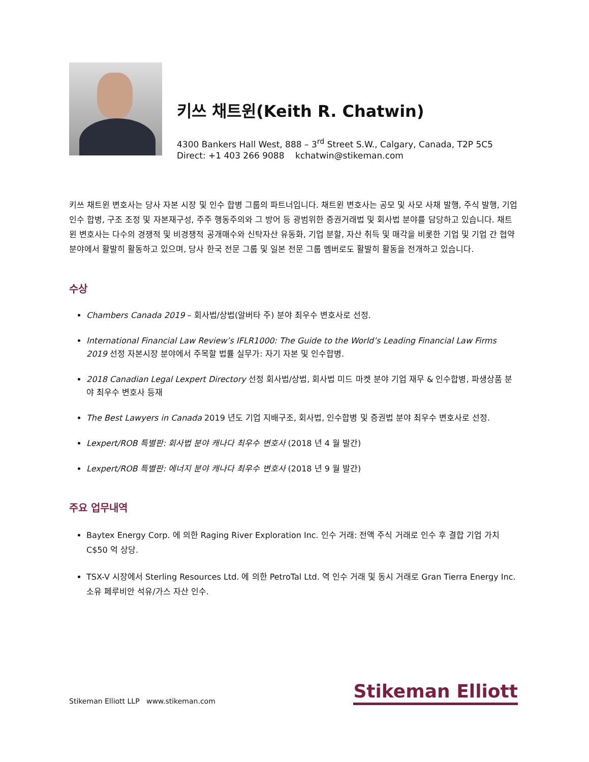키쓰 채트윈(Keith R. Chatwin)
4300 Bankers Hall West, 888 – 3<sup>rd</sup> Street S.W., Calgary, Canada, T2P 5C5
Direct: +1 403 266 9088 kchatwin@stikeman.com
키쓰 채트윈 변호사는 당사 자본 시장 및 인수 합병 그룹의 파트너입니다. 채트윈 변호사는 공모 및 사모 사채 발행, 주식 발행, 기업 인수 합병, 구조 조정 및 자본재구성, 주주 행동주의와 그 방어 등 광범위한 증권거래법 및 회사법 분야를 담당하고 있습니다. 채트윈 변호사는 다수의 경쟁적 및 비경쟁적 공개매수와 신탁자산 유동화, 기업 분할, 자산 취득 및 매각을 비롯한 기업 및 기업 간 협약 분야에서 활발히 활동하고 있으며, 당사 한국 전문 그룹 및 일본 전문 그룹 멤버로도 활발히 활동을 전개하고 있습니다.
수상
Chambers Canada 2019 – 회사법/상법(알버타 주) 분야 최우수 변호사로 선정.
International Financial Law Review’s IFLR1000: The Guide to the World’s Leading Financial Law Firms 2019 선정 자본시장 분야에서 주목할 법률 실무가: 자기 자본 및 인수합병.
2018 Canadian Legal Lexpert Directory 선정 회사법/상법, 회사법 미드 마켓 분야 기업 재무 & 인수합병, 파생상품 분야 최우수 변호사 등재
The Best Lawyers in Canada 2019 년도 기업 지배구조, 회사법, 인수합병 및 증권법 분야 최우수 변호사로 선정.
Lexpert/ROB 특별판: 회사법 분야 캐나다 최우수 변호사 (2018 년 4 월 발간)
Lexpert/ROB 특별판: 에너지 분야 캐나다 최우수 변호사 (2018 년 9 월 발간)
주요 업무내역
Baytex Energy Corp. 에 의한 Raging River Exploration Inc. 인수 거래: 전액 주식 거래로 인수 후 결합 기업 가치 C$50 억 상당.
TSX-V 시장에서 Sterling Resources Ltd. 에 의한 PetroTal Ltd. 역 인수 거래 및 동시 거래로 Gran Tierra Energy Inc. 소유 페루비안 석유/가스 자산 인수.
Stikeman Elliott LLP www.stikeman.com
Stikeman Elliott